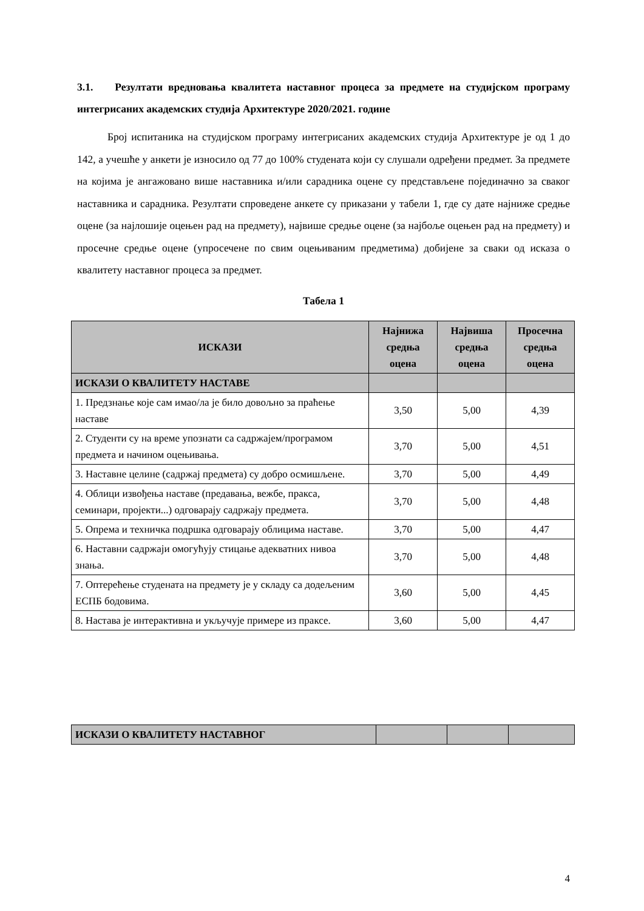3.1. Резултати вредновања квалитета наставног процеса за предмете на студијском програму интегрисаних академских студија Архитектуре 2020/2021. године
Број испитаника на студијском програму интегрисаних академских студија Архитектуре је од 1 до 142, а учешће у анкети је износило од 77 до 100% студената који су слушали одређени предмет. За предмете на којима је ангажовано више наставника и/или сарадника оцене су представљене појединачно за сваког наставника и сарадника. Резултати спроведене анкете су приказани у табели 1, где су дате најниже средње оцене (за најлошије оцењен рад на предмету), највише средње оцене (за најбоље оцењен рад на предмету) и просечне средње оцене (упросечене по свим оцењиваним предметима) добијене за сваки од исказа о квалитету наставног процеса за предмет.
Табела 1
| ИСКАЗИ | Најнижа средња оцена | Највиша средња оцена | Просечна средња оцена |
| --- | --- | --- | --- |
| ИСКАЗИ О КВАЛИТЕТУ НАСТАВЕ | | | |
| 1. Предзнање које сам имао/ла је било довољно за праћење наставе | 3,50 | 5,00 | 4,39 |
| 2. Студенти су на време упознати са садржајем/програмом предмета и начином оцењивања. | 3,70 | 5,00 | 4,51 |
| 3. Наставне целине (садржај предмета) су добро осмишљене. | 3,70 | 5,00 | 4,49 |
| 4. Облици извођења наставе (предавања, вежбе, пракса, семинари, пројекти...) одговарају садржају предмета. | 3,70 | 5,00 | 4,48 |
| 5. Опрема и техничка подршка одговарају облицима наставе. | 3,70 | 5,00 | 4,47 |
| 6. Наставни садржаји омогућују стицање адекватних нивоа знања. | 3,70 | 5,00 | 4,48 |
| 7. Оптерећење студената на предмету је у складу са додељеним ЕСПБ бодовима. | 3,60 | 5,00 | 4,45 |
| 8. Настава је интерактивна и укључује примере из праксе. | 3,60 | 5,00 | 4,47 |
| ИСКАЗИ О КВАЛИТЕТУ НАСТАВНОГ | | | |
4